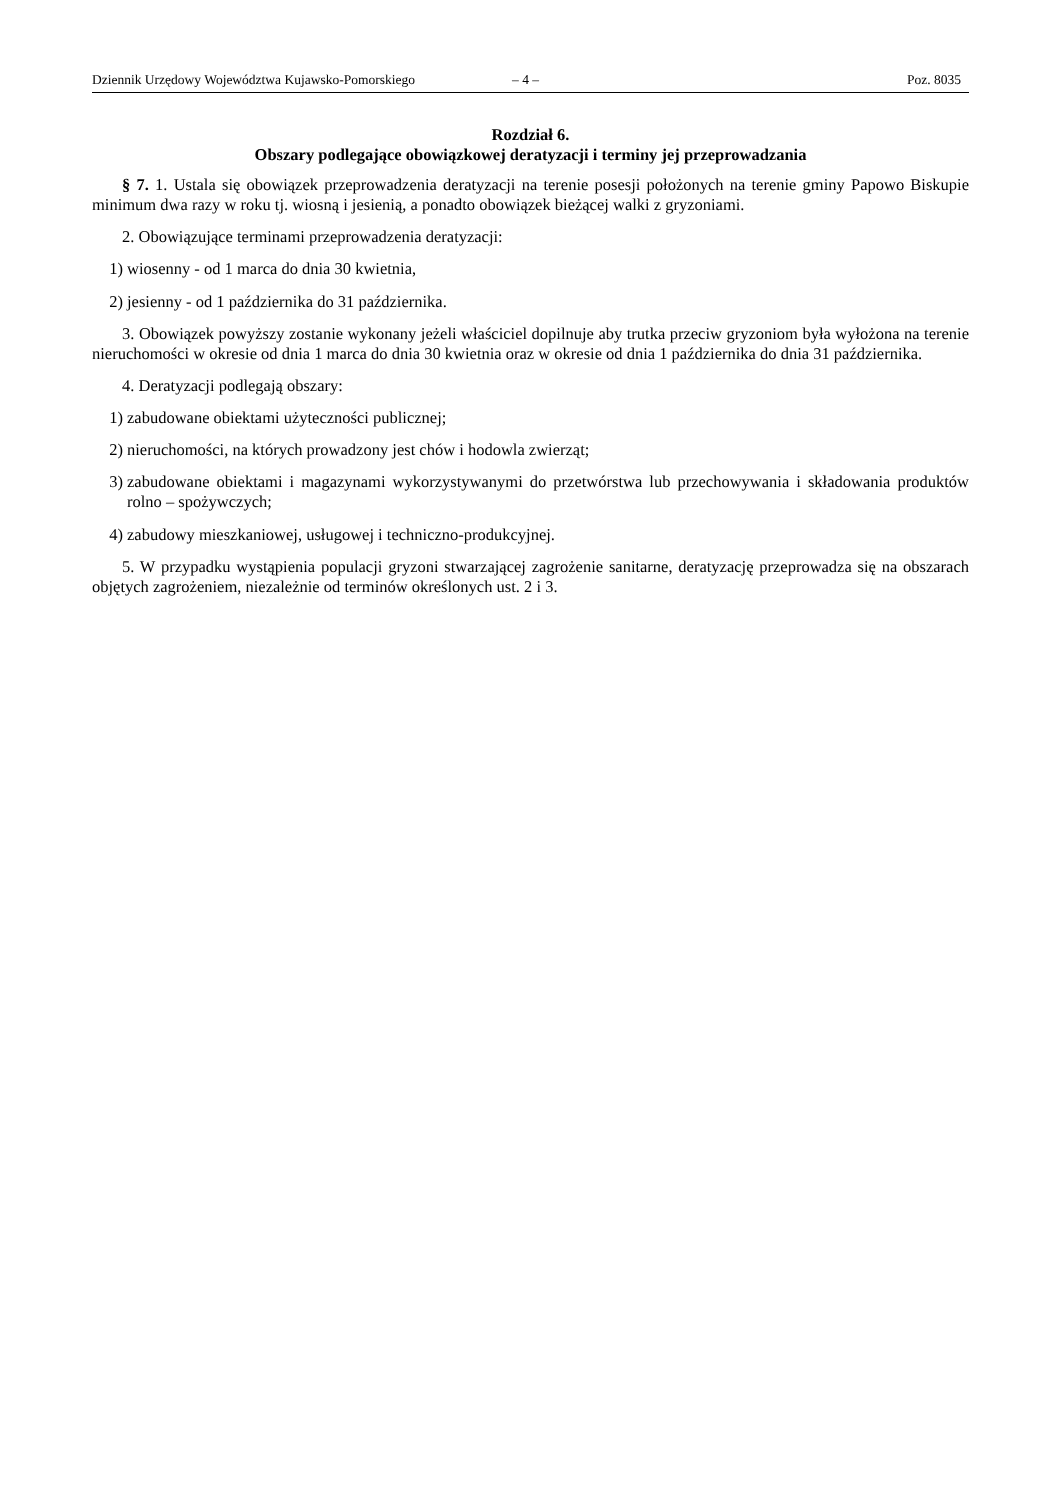Dziennik Urzędowy Województwa Kujawsko-Pomorskiego – 4 – Poz. 8035
Rozdział 6.
Obszary podlegające obowiązkowej deratyzacji i terminy jej przeprowadzania
§ 7. 1. Ustala się obowiązek przeprowadzenia deratyzacji na terenie posesji położonych na terenie gminy Papowo Biskupie minimum dwa razy w roku tj. wiosną i jesienią, a ponadto obowiązek bieżącej walki z gryzoniami.
2. Obowiązujące terminami przeprowadzenia deratyzacji:
1) wiosenny - od 1 marca do dnia 30 kwietnia,
2) jesienny - od 1 października do 31 października.
3. Obowiązek powyższy zostanie wykonany jeżeli właściciel dopilnuje aby trutka przeciw gryzoniom była wyłożona na terenie nieruchomości w okresie od dnia 1 marca do dnia 30 kwietnia oraz w okresie od dnia 1 października do dnia 31 października.
4. Deratyzacji podlegają obszary:
1) zabudowane obiektami użyteczności publicznej;
2) nieruchomości, na których prowadzony jest chów i hodowla zwierząt;
3) zabudowane obiektami i magazynami wykorzystywanymi do przetwórstwa lub przechowywania i składowania produktów rolno – spożywczych;
4) zabudowy mieszkaniowej, usługowej i techniczno-produkcyjnej.
5. W przypadku wystąpienia populacji gryzoni stwarzającej zagrożenie sanitarne, deratyzację przeprowadza się na obszarach objętych zagrożeniem, niezależnie od terminów określonych ust. 2 i 3.